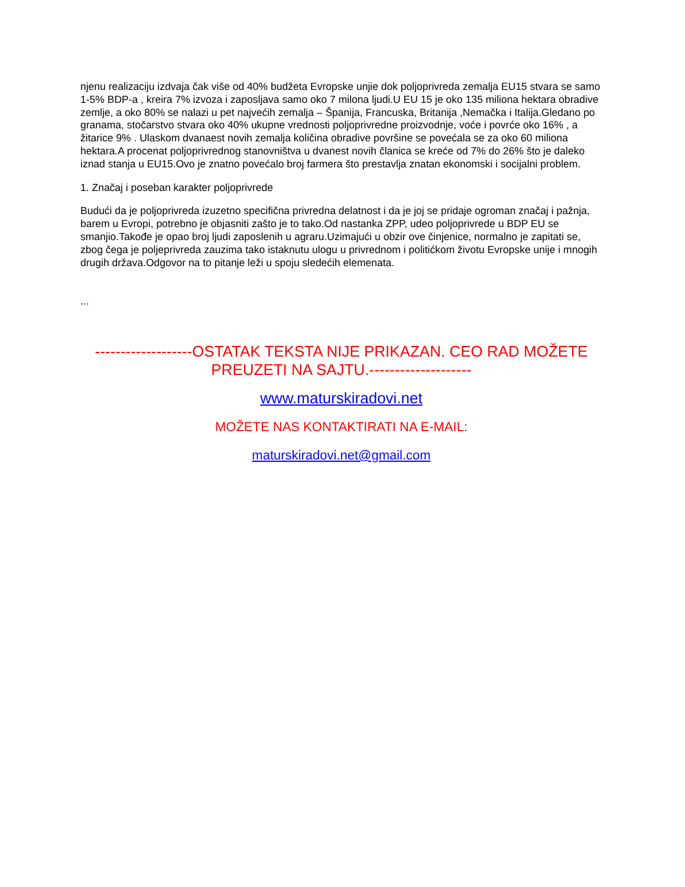njenu realizaciju izdvaja čak više od 40% budžeta Evropske unjie dok poljoprivreda zemalja EU15 stvara se samo 1-5% BDP-a , kreira 7% izvoza i zaposljava samo oko 7 milona ljudi.U EU 15 je oko 135 miliona hektara obradive zemlje, a oko 80% se nalazi u pet najvećih zemalja – Španija, Francuska, Britanija ,Nemačka i Italija.Gledano po granama, stočarstvo stvara oko 40% ukupne vrednosti poljoprivredne proizvodnje, voće i povrće oko 16% , a žitarice 9% . Ulaskom dvanaest novih zemalja količina obradive površine se povećala se za oko 60 miliona hektara.A procenat poljoprivrednog stanovništva u dvanest novih članica se kreće od 7% do 26% što je daleko iznad stanja u EU15.Ovo je znatno povećalo broj farmera što prestavlja znatan ekonomski i socijalni problem.
1. Značaj i poseban karakter poljoprivrede
Budući da je poljoprivreda izuzetno specifična privredna delatnost i da je joj se pridaje ogroman značaj i pažnja, barem u Evropi, potrebno je objasniti zašto je to tako.Od nastanka ZPP, udeo poljoprivrede u BDP EU se smanjio.Takođe je opao broj ljudi zaposlenih u agraru.Uzimajući u obzir ove činjenice, normalno je zapitati se, zbog čega je poljeprivreda zauzima tako istaknutu ulogu u privrednom i politićkom životu Evropske unije i mnogih drugih država.Odgovor na to pitanje leži u spoju sledećih elemenata.
...
-------------------OSTATAK TEKSTA NIJE PRIKAZAN. CEO RAD MOŽETE PREUZETI NA SAJTU.--------------------
www.maturskiradovi.net
MOŽETE NAS KONTAKTIRATI NA E-MAIL:
maturskiradovi.net@gmail.com